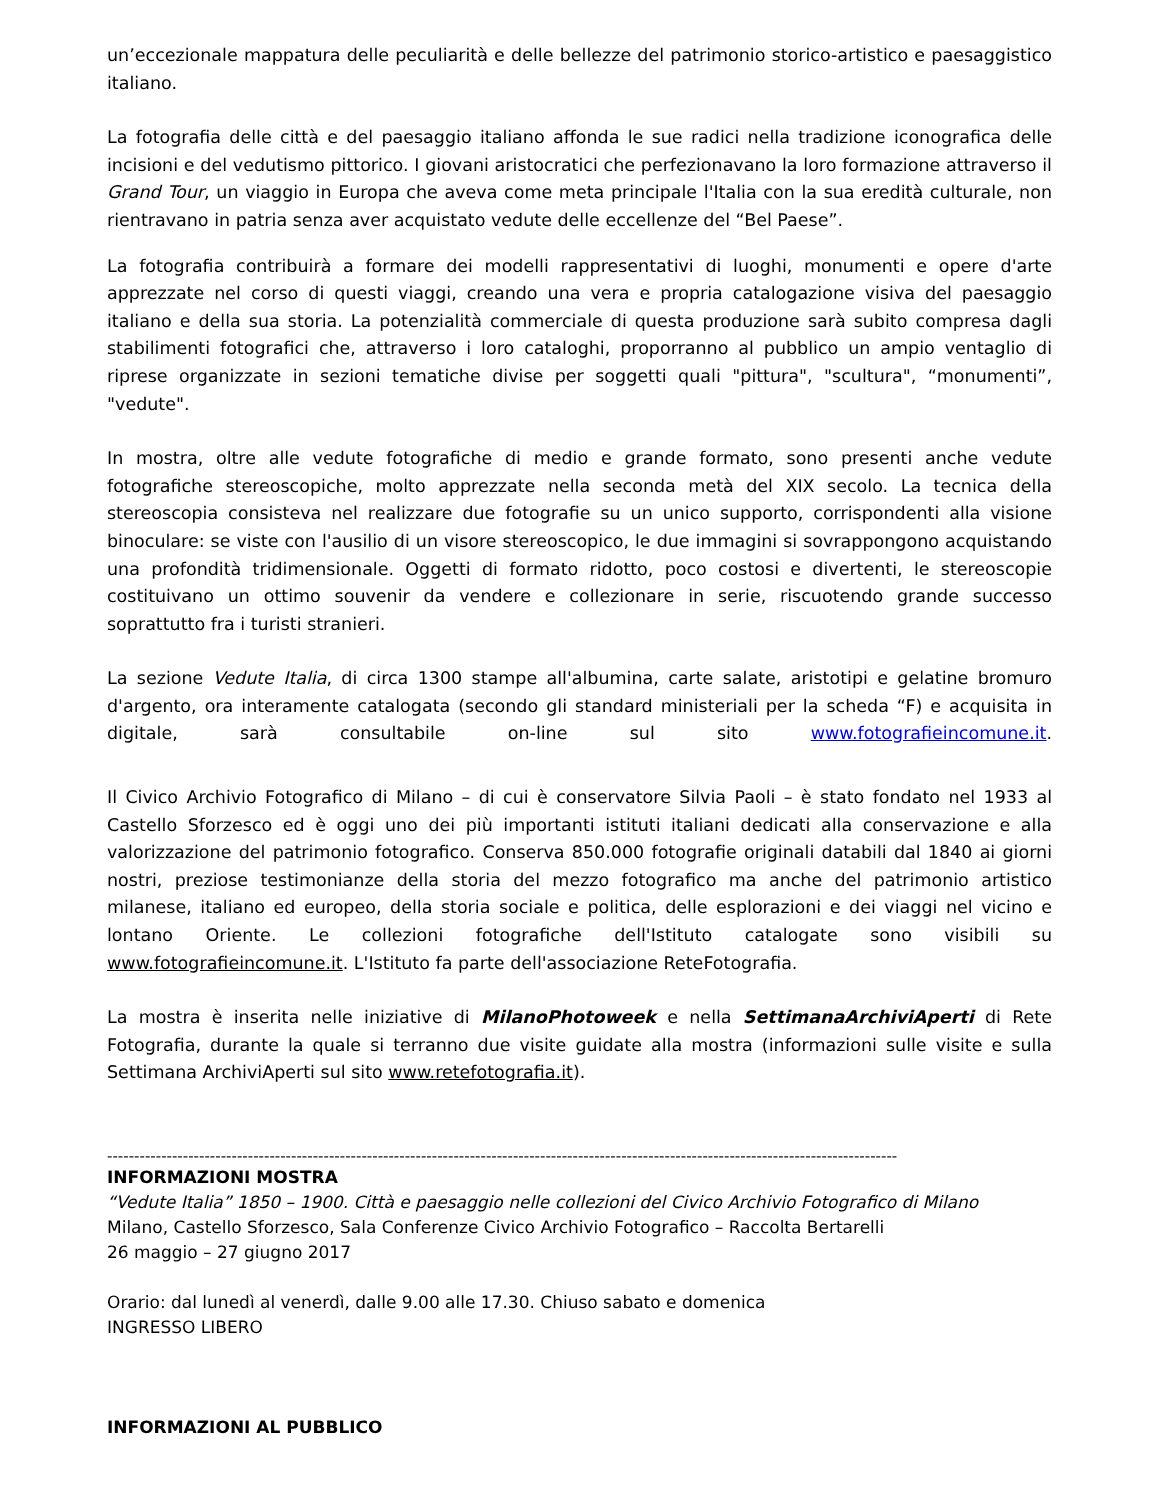un’eccezionale mappatura delle peculiarità e delle bellezze del patrimonio storico-artistico e paesaggistico italiano.
La fotografia delle città e del paesaggio italiano affonda le sue radici nella tradizione iconografica delle incisioni e del vedutismo pittorico. I giovani aristocratici che perfezionavano la loro formazione attraverso il Grand Tour, un viaggio in Europa che aveva come meta principale l'Italia con la sua eredità culturale, non rientravano in patria senza aver acquistato vedute delle eccellenze del “Bel Paese”.
La fotografia contribuirà a formare dei modelli rappresentativi di luoghi, monumenti e opere d'arte apprezzate nel corso di questi viaggi, creando una vera e propria catalogazione visiva del paesaggio italiano e della sua storia. La potenzialità commerciale di questa produzione sarà subito compresa dagli stabilimenti fotografici che, attraverso i loro cataloghi, proporranno al pubblico un ampio ventaglio di riprese organizzate in sezioni tematiche divise per soggetti quali "pittura", "scultura", “monumenti”, "vedute".
In mostra, oltre alle vedute fotografiche di medio e grande formato, sono presenti anche vedute fotografiche stereoscopiche, molto apprezzate nella seconda metà del XIX secolo. La tecnica della stereoscopia consisteva nel realizzare due fotografie su un unico supporto, corrispondenti alla visione binoculare: se viste con l'ausilio di un visore stereoscopico, le due immagini si sovrappongono acquistando una profondità tridimensionale. Oggetti di formato ridotto, poco costosi e divertenti, le stereoscopie costituivano un ottimo souvenir da vendere e collezionare in serie, riscuotendo grande successo soprattutto fra i turisti stranieri.
La sezione Vedute Italia, di circa 1300 stampe all'albumina, carte salate, aristotipi e gelatine bromuro d'argento, ora interamente catalogata (secondo gli standard ministeriali per la scheda “F) e acquisita in digitale, sarà consultabile on-line sul sito www.fotografieincomune.it.
Il Civico Archivio Fotografico di Milano – di cui è conservatore Silvia Paoli – è stato fondato nel 1933 al Castello Sforzesco ed è oggi uno dei più importanti istituti italiani dedicati alla conservazione e alla valorizzazione del patrimonio fotografico. Conserva 850.000 fotografie originali databili dal 1840 ai giorni nostri, preziose testimonianze della storia del mezzo fotografico ma anche del patrimonio artistico milanese, italiano ed europeo, della storia sociale e politica, delle esplorazioni e dei viaggi nel vicino e lontano Oriente. Le collezioni fotografiche dell'Istituto catalogate sono visibili su www.fotografieincomune.it. L'Istituto fa parte dell'associazione ReteFotografia.
La mostra è inserita nelle iniziative di MilanoPhotoweek e nella SettimanaArchiviAperti di Rete Fotografia, durante la quale si terranno due visite guidate alla mostra (informazioni sulle visite e sulla Settimana ArchiviAperti sul sito www.retefotografia.it).
--------------------------------------------------------------------------------------------------------------------------------------------------
INFORMAZIONI MOSTRA
“Vedute Italia” 1850 – 1900. Città e paesaggio nelle collezioni del Civico Archivio Fotografico di Milano
Milano, Castello Sforzesco, Sala Conferenze Civico Archivio Fotografico – Raccolta Bertarelli
26 maggio – 27 giugno 2017
Orario: dal lunedì al venerdì, dalle 9.00 alle 17.30. Chiuso sabato e domenica
INGRESSO LIBERO
INFORMAZIONI AL PUBBLICO